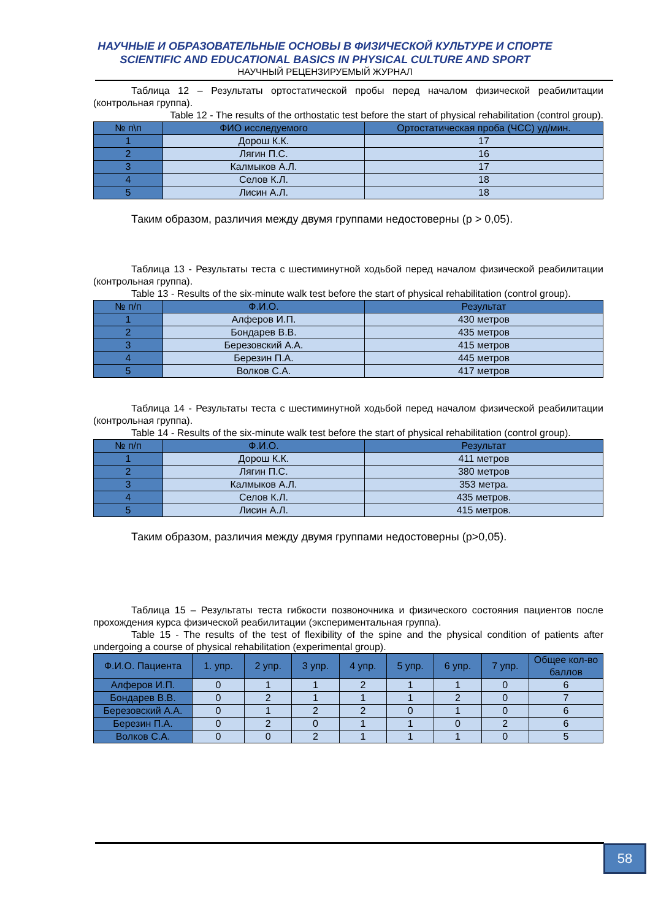НАУЧНЫЕ И ОБРАЗОВАТЕЛЬНЫЕ ОСНОВЫ В ФИЗИЧЕСКОЙ КУЛЬТУРЕ И СПОРТЕ
SCIENTIFIC AND EDUCATIONAL BASICS IN PHYSICAL CULTURE AND SPORT
НАУЧНЫЙ РЕЦЕНЗИРУЕМЫЙ ЖУРНАЛ
Таблица 12 – Результаты ортостатической пробы перед началом физической реабилитации (контрольная группа).
Table 12 - The results of the orthostatic test before the start of physical rehabilitation (control group).
| № п\п | ФИО исследуемого | Ортостатическая проба (ЧСС) уд/мин. |
| --- | --- | --- |
| 1 | Дорош К.К. | 17 |
| 2 | Лягин П.С. | 16 |
| 3 | Калмыков А.Л. | 17 |
| 4 | Селов К.Л. | 18 |
| 5 | Лисин А.Л. | 18 |
Таким образом, различия между двумя группами недостоверны (р > 0,05).
Таблица 13 - Результаты теста с шестиминутной ходьбой перед началом физической реабилитации (контрольная группа).
Table 13 - Results of the six-minute walk test before the start of physical rehabilitation (control group).
| № п/п | Ф.И.О. | Результат |
| --- | --- | --- |
| 1 | Алферов И.П. | 430 метров |
| 2 | Бондарев В.В. | 435 метров |
| 3 | Березовский А.А. | 415 метров |
| 4 | Березин П.А. | 445 метров |
| 5 | Волков С.А. | 417 метров |
Таблица 14 - Результаты теста с шестиминутной ходьбой перед началом физической реабилитации (контрольная группа).
Table 14 - Results of the six-minute walk test before the start of physical rehabilitation (control group).
| № п/п | Ф.И.О. | Результат |
| --- | --- | --- |
| 1 | Дорош К.К. | 411 метров |
| 2 | Лягин П.С. | 380 метров |
| 3 | Калмыков А.Л. | 353 метра. |
| 4 | Селов К.Л. | 435 метров. |
| 5 | Лисин А.Л. | 415 метров. |
Таким образом, различия между двумя группами недостоверны (р>0,05).
Таблица 15 – Результаты теста гибкости позвоночника и физического состояния пациентов после прохождения курса физической реабилитации (экспериментальная группа).
Table 15 - The results of the test of flexibility of the spine and the physical condition of patients after undergoing a course of physical rehabilitation (experimental group).
| Ф.И.О. Пациента | 1. упр. | 2 упр. | 3 упр. | 4 упр. | 5 упр. | 6 упр. | 7 упр. | Общее кол-во баллов |
| --- | --- | --- | --- | --- | --- | --- | --- | --- |
| Алферов И.П. | 0 | 1 | 1 | 2 | 1 | 1 | 0 | 6 |
| Бондарев В.В. | 0 | 2 | 1 | 1 | 1 | 2 | 0 | 7 |
| Березовский А.А. | 0 | 1 | 2 | 2 | 0 | 1 | 0 | 6 |
| Березин П.А. | 0 | 2 | 0 | 1 | 1 | 0 | 2 | 6 |
| Волков С.А. | 0 | 0 | 2 | 1 | 1 | 1 | 0 | 5 |
58